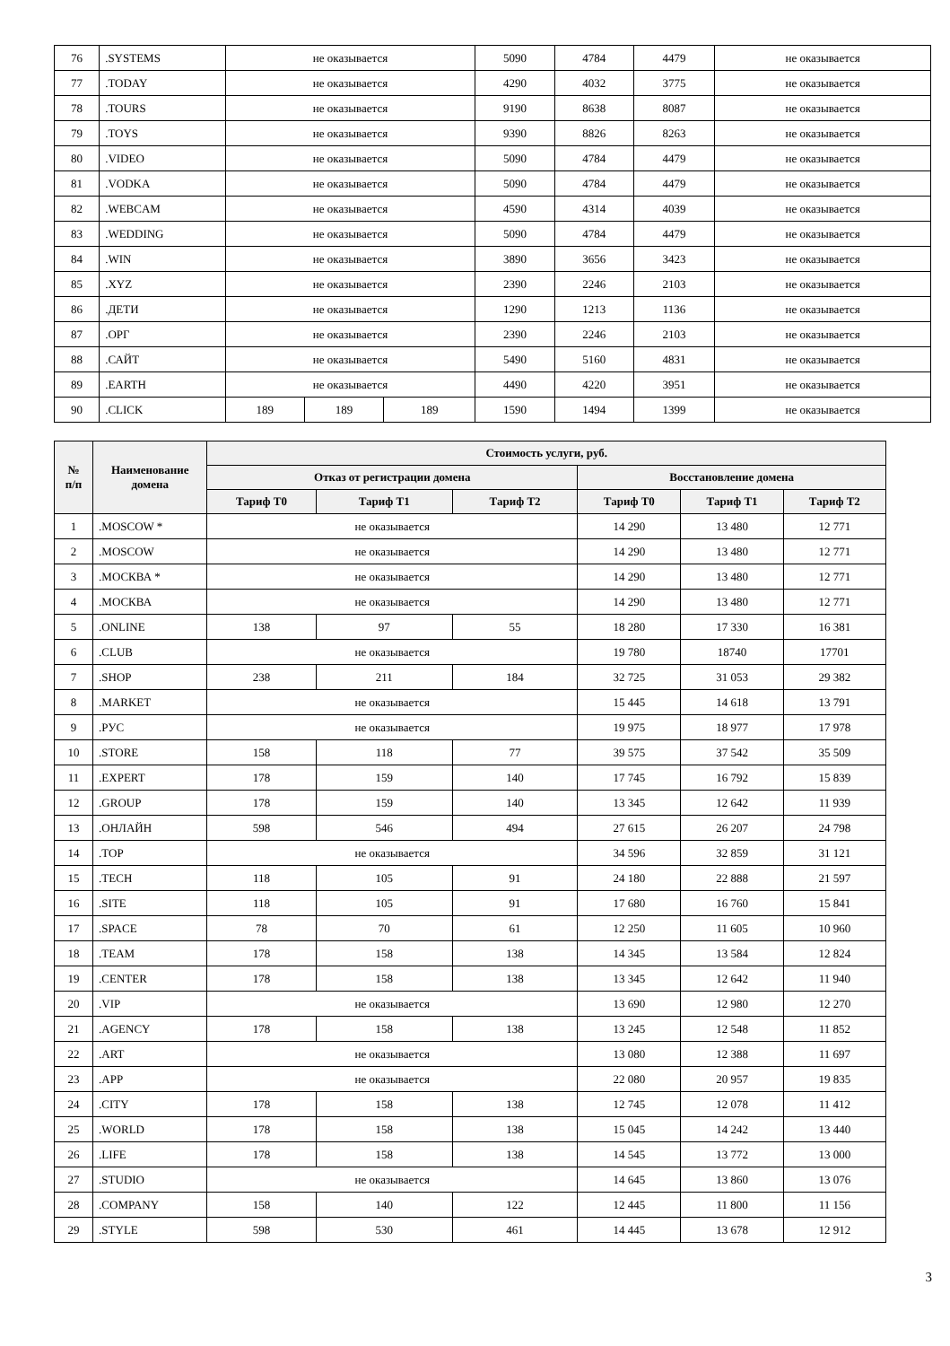| 76 | .SYSTEMS | не оказывается | | | 5090 | 4784 | 4479 | не оказывается |
| 77 | .TODAY | не оказывается | | | 4290 | 4032 | 3775 | не оказывается |
| 78 | .TOURS | не оказывается | | | 9190 | 8638 | 8087 | не оказывается |
| 79 | .TOYS | не оказывается | | | 9390 | 8826 | 8263 | не оказывается |
| 80 | .VIDEO | не оказывается | | | 5090 | 4784 | 4479 | не оказывается |
| 81 | .VODKA | не оказывается | | | 5090 | 4784 | 4479 | не оказывается |
| 82 | .WEBCAM | не оказывается | | | 4590 | 4314 | 4039 | не оказывается |
| 83 | .WEDDING | не оказывается | | | 5090 | 4784 | 4479 | не оказывается |
| 84 | .WIN | не оказывается | | | 3890 | 3656 | 3423 | не оказывается |
| 85 | .XYZ | не оказывается | | | 2390 | 2246 | 2103 | не оказывается |
| 86 | .ДЕТИ | не оказывается | | | 1290 | 1213 | 1136 | не оказывается |
| 87 | .ОРГ | не оказывается | | | 2390 | 2246 | 2103 | не оказывается |
| 88 | .САЙТ | не оказывается | | | 5490 | 5160 | 4831 | не оказывается |
| 89 | .EARTH | не оказывается | | | 4490 | 4220 | 3951 | не оказывается |
| 90 | .CLICK | 189 | 189 | 189 | 1590 | 1494 | 1399 | не оказывается |
| № п/п | Наименование домена | Стоимость услуги, руб. | | | | | |
| --- | --- | --- | --- | --- | --- | --- | --- |
| | | Отказ от регистрации домена | | | Восстановление домена | | |
| | | Тариф Т0 | Тариф Т1 | Тариф Т2 | Тариф Т0 | Тариф Т1 | Тариф Т2 |
| 1 | .MOSCOW * | не оказывается | | | 14 290 | 13 480 | 12 771 |
| 2 | .MOSCOW | не оказывается | | | 14 290 | 13 480 | 12 771 |
| 3 | .МОСКВА * | не оказывается | | | 14 290 | 13 480 | 12 771 |
| 4 | .МОСКВА | не оказывается | | | 14 290 | 13 480 | 12 771 |
| 5 | .ONLINE | 138 | 97 | 55 | 18 280 | 17 330 | 16 381 |
| 6 | .CLUB | не оказывается | | | 19 780 | 18740 | 17701 |
| 7 | .SHOP | 238 | 211 | 184 | 32 725 | 31 053 | 29 382 |
| 8 | .MARKET | не оказывается | | | 15 445 | 14 618 | 13 791 |
| 9 | .РУС | не оказывается | | | 19 975 | 18 977 | 17 978 |
| 10 | .STORE | 158 | 118 | 77 | 39 575 | 37 542 | 35 509 |
| 11 | .EXPERT | 178 | 159 | 140 | 17 745 | 16 792 | 15 839 |
| 12 | .GROUP | 178 | 159 | 140 | 13 345 | 12 642 | 11 939 |
| 13 | .ОНЛАЙН | 598 | 546 | 494 | 27 615 | 26 207 | 24 798 |
| 14 | .TOP | не оказывается | | | 34 596 | 32 859 | 31 121 |
| 15 | .TECH | 118 | 105 | 91 | 24 180 | 22 888 | 21 597 |
| 16 | .SITE | 118 | 105 | 91 | 17 680 | 16 760 | 15 841 |
| 17 | .SPACE | 78 | 70 | 61 | 12 250 | 11 605 | 10 960 |
| 18 | .TEAM | 178 | 158 | 138 | 14 345 | 13 584 | 12 824 |
| 19 | .CENTER | 178 | 158 | 138 | 13 345 | 12 642 | 11 940 |
| 20 | .VIP | не оказывается | | | 13 690 | 12 980 | 12 270 |
| 21 | .AGENCY | 178 | 158 | 138 | 13 245 | 12 548 | 11 852 |
| 22 | .ART | не оказывается | | | 13 080 | 12 388 | 11 697 |
| 23 | .APP | не оказывается | | | 22 080 | 20 957 | 19 835 |
| 24 | .CITY | 178 | 158 | 138 | 12 745 | 12 078 | 11 412 |
| 25 | .WORLD | 178 | 158 | 138 | 15 045 | 14 242 | 13 440 |
| 26 | .LIFE | 178 | 158 | 138 | 14 545 | 13 772 | 13 000 |
| 27 | .STUDIO | не оказывается | | | 14 645 | 13 860 | 13 076 |
| 28 | .COMPANY | 158 | 140 | 122 | 12 445 | 11 800 | 11 156 |
| 29 | .STYLE | 598 | 530 | 461 | 14 445 | 13 678 | 12 912 |
3